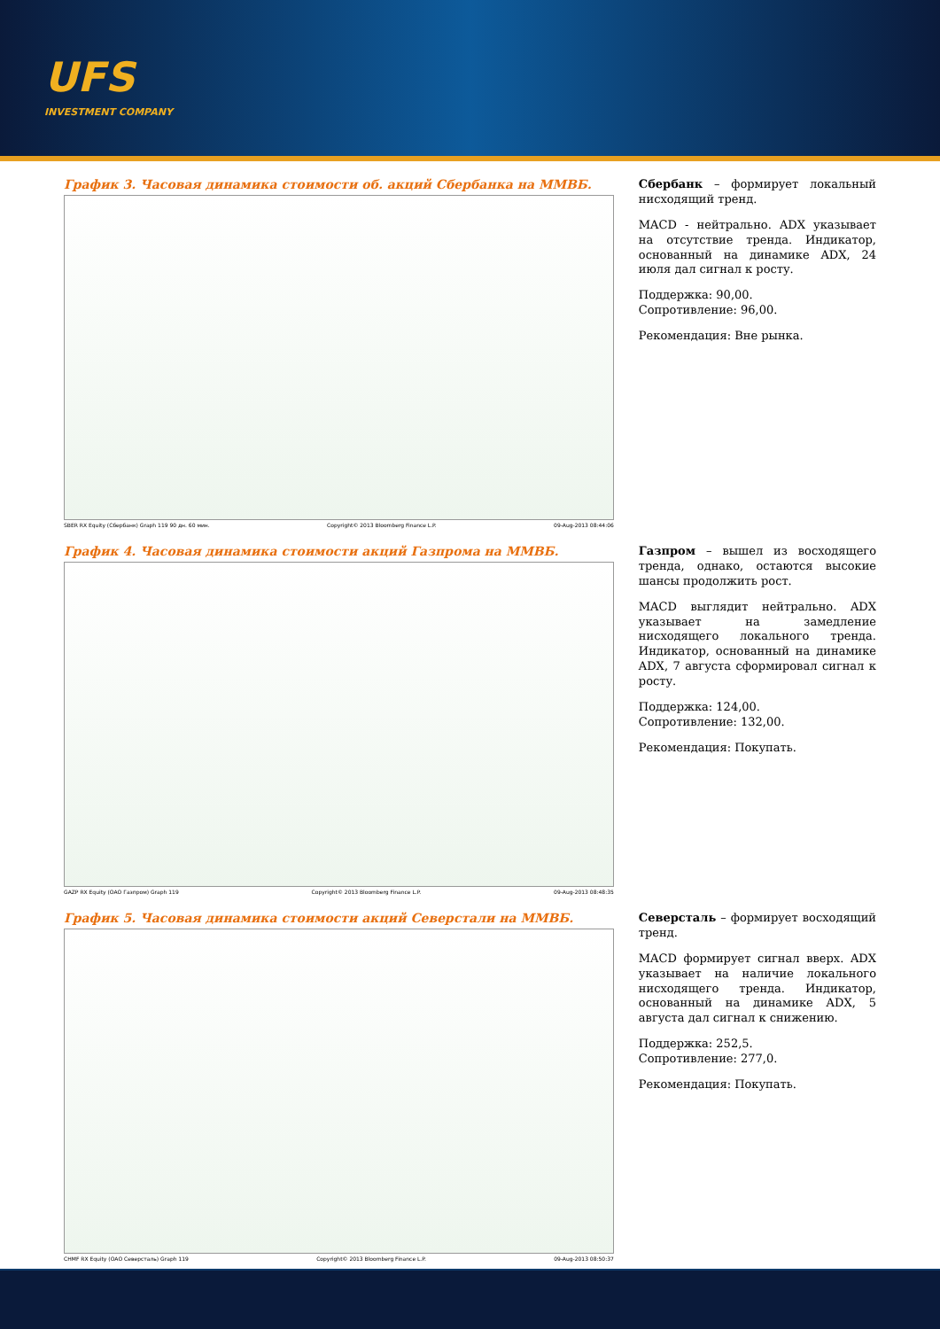UFS
INVESTMENT COMPANY
График 3. Часовая динамика стоимости об. акций Сбербанка на ММВБ.
SBER RX Equity (Сбербанк) Graph 119 90 дн. 60 мин. Copyright© 2013 Bloomberg Finance L.P. 09-Aug-2013 08:44:06
Сбербанк – формирует локальный нисходящий тренд.
MACD - нейтрально. ADX указывает на отсутствие тренда. Индикатор, основанный на динамике ADX, 24 июля дал сигнал к росту.
Поддержка: 90,00.
Сопротивление: 96,00.
Рекомендация: Вне рынка.
График 4. Часовая динамика стоимости акций Газпрома на ММВБ.
GAZP RX Equity (ОАО Газпром) Graph 119 Copyright© 2013 Bloomberg Finance L.P. 09-Aug-2013 08:48:35
Газпром – вышел из восходящего тренда, однако, остаются высокие шансы продолжить рост.
MACD выглядит нейтрально. ADX указывает на замедление нисходящего локального тренда. Индикатор, основанный на динамике ADX, 7 августа сформировал сигнал к росту.
Поддержка: 124,00.
Сопротивление: 132,00.
Рекомендация: Покупать.
График 5. Часовая динамика стоимости акций Северстали на ММВБ.
CHMF RX Equity (ОАО Северсталь) Graph 119 Copyright© 2013 Bloomberg Finance L.P. 09-Aug-2013 08:50:37
Северсталь – формирует восходящий тренд.
MACD формирует сигнал вверх. ADX указывает на наличие локального нисходящего тренда. Индикатор, основанный на динамике ADX, 5 августа дал сигнал к снижению.
Поддержка: 252,5.
Сопротивление: 277,0.
Рекомендация: Покупать.